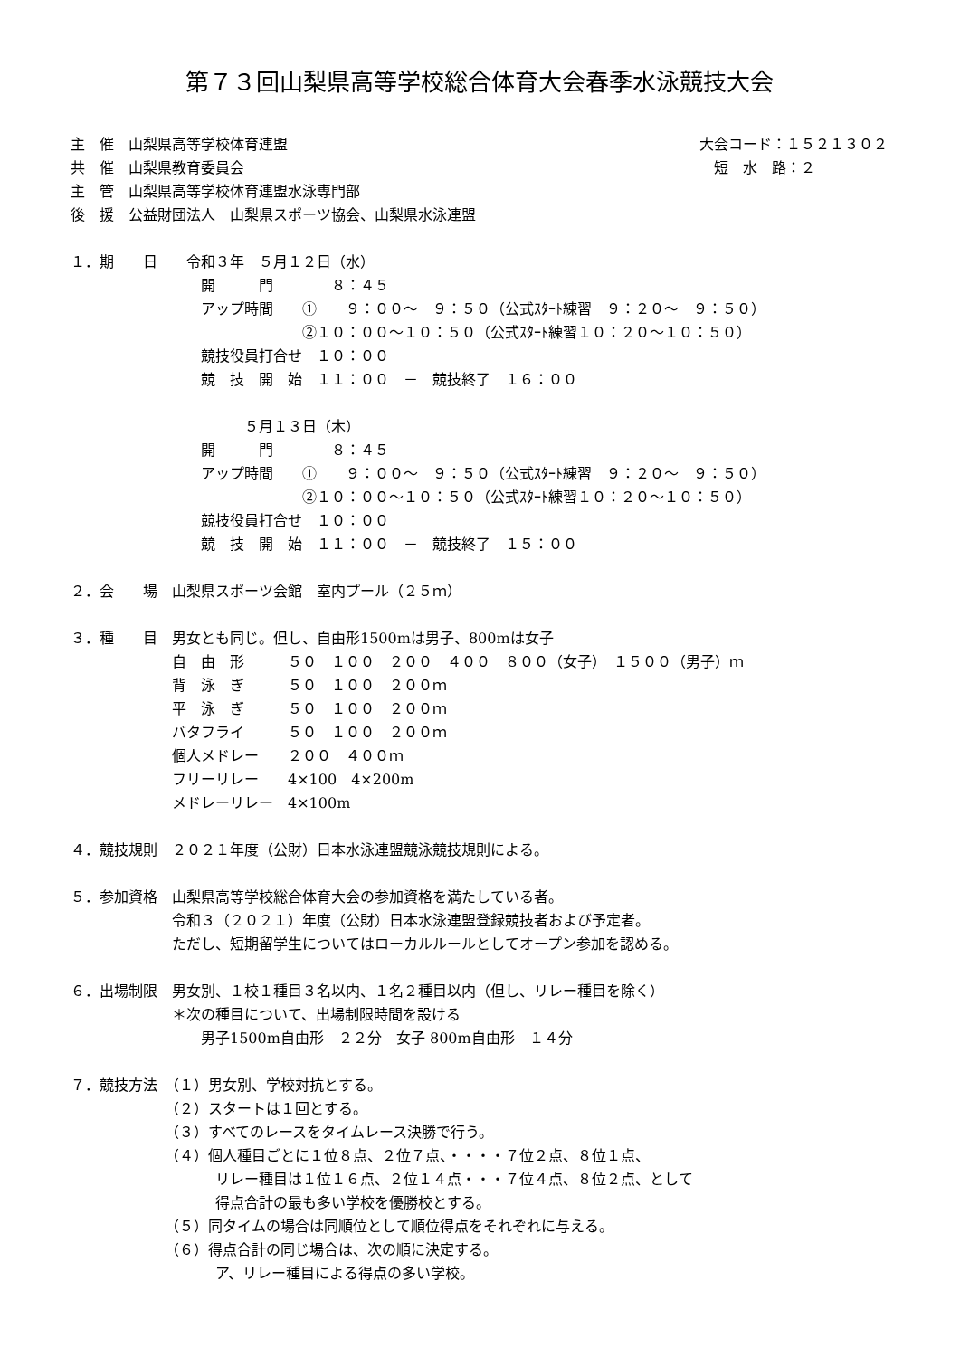第７３回山梨県高等学校総合体育大会春季水泳競技大会
主　催　山梨県高等学校体育連盟
大会コード：１５２１３０２
共　催　山梨県教育委員会
短　水　路：２　　　　　
主　管　山梨県高等学校体育連盟水泳専門部
後　援　公益財団法人　山梨県スポーツ協会、山梨県水泳連盟
１．期　　日　　令和３年　５月１２日（水）
　　　　　　　　　開　　　門　　　　８：４５
　　　　　　　　　アップ時間　　①　　９：００～　９：５０（公式ｽﾀｰﾄ練習　９：２０～　９：５０）
　　　　　　　　　　　　　　　　②１０：００～１０：５０（公式ｽﾀｰﾄ練習１０：２０～１０：５０）
　　　　　　　　　競技役員打合せ　１０：００
　　　　　　　　　競　技　開　始　１１：００　－　競技終了　１６：００
　　　　　　　　　　　　５月１３日（木）
　　　　　　　　　開　　　門　　　　８：４５
　　　　　　　　　アップ時間　　①　　９：００～　９：５０（公式ｽﾀｰﾄ練習　９：２０～　９：５０）
　　　　　　　　　　　　　　　　②１０：００～１０：５０（公式ｽﾀｰﾄ練習１０：２０～１０：５０）
　　　　　　　　　競技役員打合せ　１０：００
　　　　　　　　　競　技　開　始　１１：００　－　競技終了　１５：００
２．会　　場　山梨県スポーツ会館　室内プール（２５ｍ）
３．種　　目　男女とも同じ。但し、自由形1500mは男子、800mは女子
　　　　　　　自　由　形　　　５０　１００　２００　４００　８００（女子）　１５００（男子）ｍ
　　　　　　　背　泳　ぎ　　　５０　１００　２００ｍ
　　　　　　　平　泳　ぎ　　　５０　１００　２００ｍ
　　　　　　　バタフライ　　　５０　１００　２００ｍ
　　　　　　　個人メドレー　　２００　４００ｍ
　　　　　　　フリーリレー　　4×100　4×200m
　　　　　　　メドレーリレー　4×100m
４．競技規則　２０２１年度（公財）日本水泳連盟競泳競技規則による。
５．参加資格　山梨県高等学校総合体育大会の参加資格を満たしている者。
　　　　　　　令和３（２０２１）年度（公財）日本水泳連盟登録競技者および予定者。
　　　　　　　ただし、短期留学生についてはローカルルールとしてオープン参加を認める。
６．出場制限　男女別、１校１種目３名以内、１名２種目以内（但し、リレー種目を除く）
　　　　　　　＊次の種目について、出場制限時間を設ける
　　　　　　　　　男子1500m自由形　２２分　女子 800m自由形　１４分
７．競技方法　（１）男女別、学校対抗とする。
　　　　　　　（２）スタートは１回とする。
　　　　　　　（３）すべてのレースをタイムレース決勝で行う。
　　　　　　　（４）個人種目ごとに１位８点、２位７点、・・・・７位２点、８位１点、
　　　　　　　　　　リレー種目は１位１６点、２位１４点・・・７位４点、８位２点、として
　　　　　　　　　　得点合計の最も多い学校を優勝校とする。
　　　　　　　（５）同タイムの場合は同順位として順位得点をそれぞれに与える。
　　　　　　　（６）得点合計の同じ場合は、次の順に決定する。
　　　　　　　　　　ア、リレー種目による得点の多い学校。